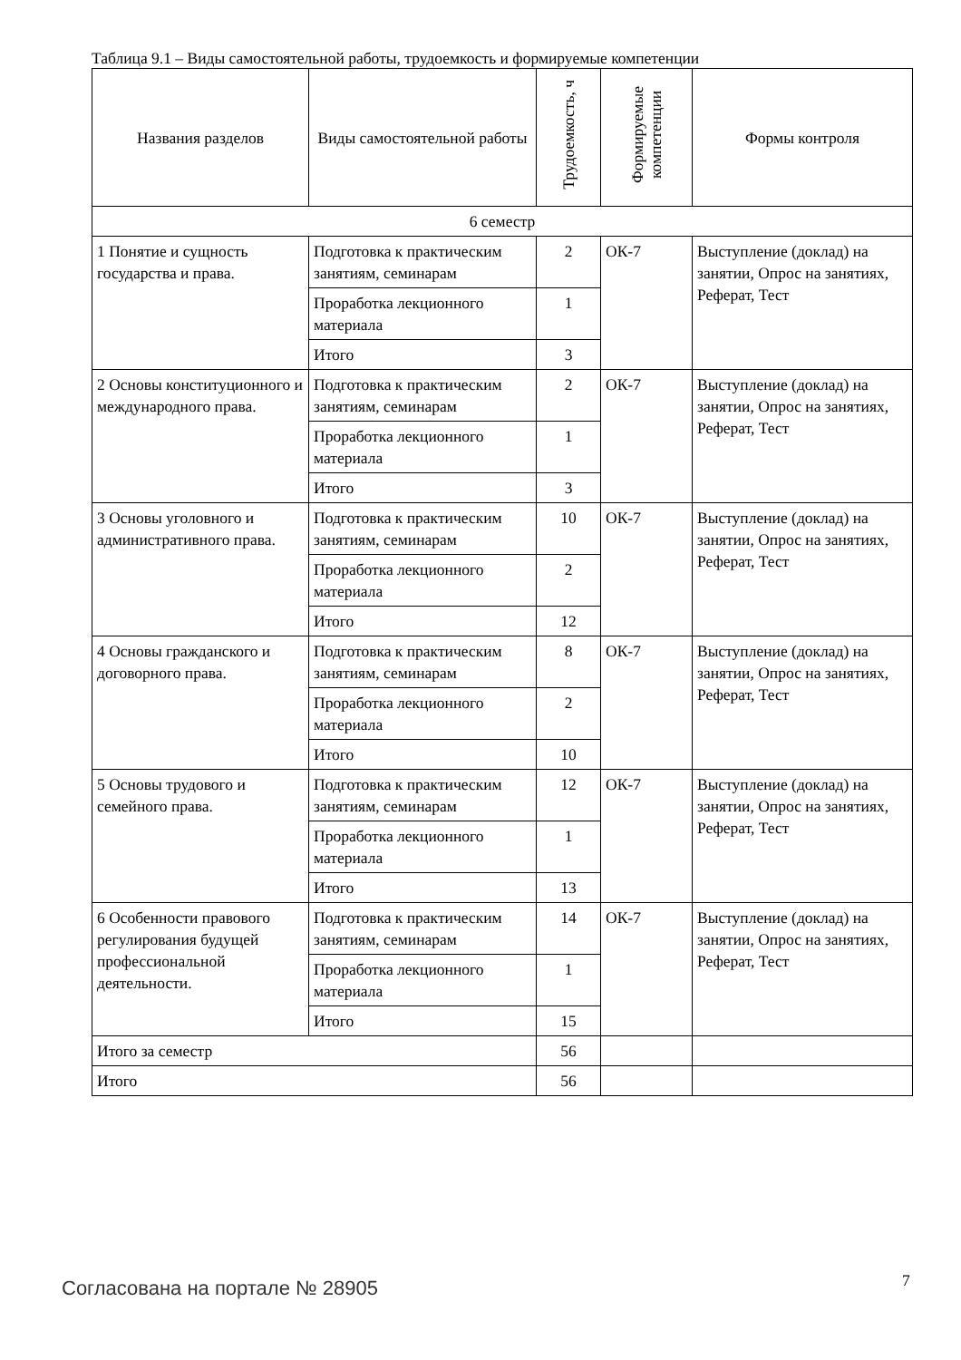Таблица 9.1 – Виды самостоятельной работы, трудоемкость и формируемые компетенции
| Названия разделов | Виды самостоятельной работы | Трудоемкость, ч | Формируемые компетенции | Формы контроля |
| --- | --- | --- | --- | --- |
| 6 семестр | | | | |
| 1 Понятие и сущность государства и права. | Подготовка к практическим занятиям, семинарам | 2 | ОК-7 | Выступление (доклад) на занятии, Опрос на занятиях, Реферат, Тест |
| | Проработка лекционного материала | 1 | | |
| | Итого | 3 | | |
| 2 Основы конституционного и международного права. | Подготовка к практическим занятиям, семинарам | 2 | ОК-7 | Выступление (доклад) на занятии, Опрос на занятиях, Реферат, Тест |
| | Проработка лекционного материала | 1 | | |
| | Итого | 3 | | |
| 3 Основы уголовного и административного права. | Подготовка к практическим занятиям, семинарам | 10 | ОК-7 | Выступление (доклад) на занятии, Опрос на занятиях, Реферат, Тест |
| | Проработка лекционного материала | 2 | | |
| | Итого | 12 | | |
| 4 Основы гражданского и договорного права. | Подготовка к практическим занятиям, семинарам | 8 | ОК-7 | Выступление (доклад) на занятии, Опрос на занятиях, Реферат, Тест |
| | Проработка лекционного материала | 2 | | |
| | Итого | 10 | | |
| 5 Основы трудового и семейного права. | Подготовка к практическим занятиям, семинарам | 12 | ОК-7 | Выступление (доклад) на занятии, Опрос на занятиях, Реферат, Тест |
| | Проработка лекционного материала | 1 | | |
| | Итого | 13 | | |
| 6 Особенности правового регулирования будущей профессиональной деятельности. | Подготовка к практическим занятиям, семинарам | 14 | ОК-7 | Выступление (доклад) на занятии, Опрос на занятиях, Реферат, Тест |
| | Проработка лекционного материала | 1 | | |
| | Итого | 15 | | |
| Итого за семестр | | 56 | | |
| Итого | | 56 | | |
Согласована на портале № 28905 7